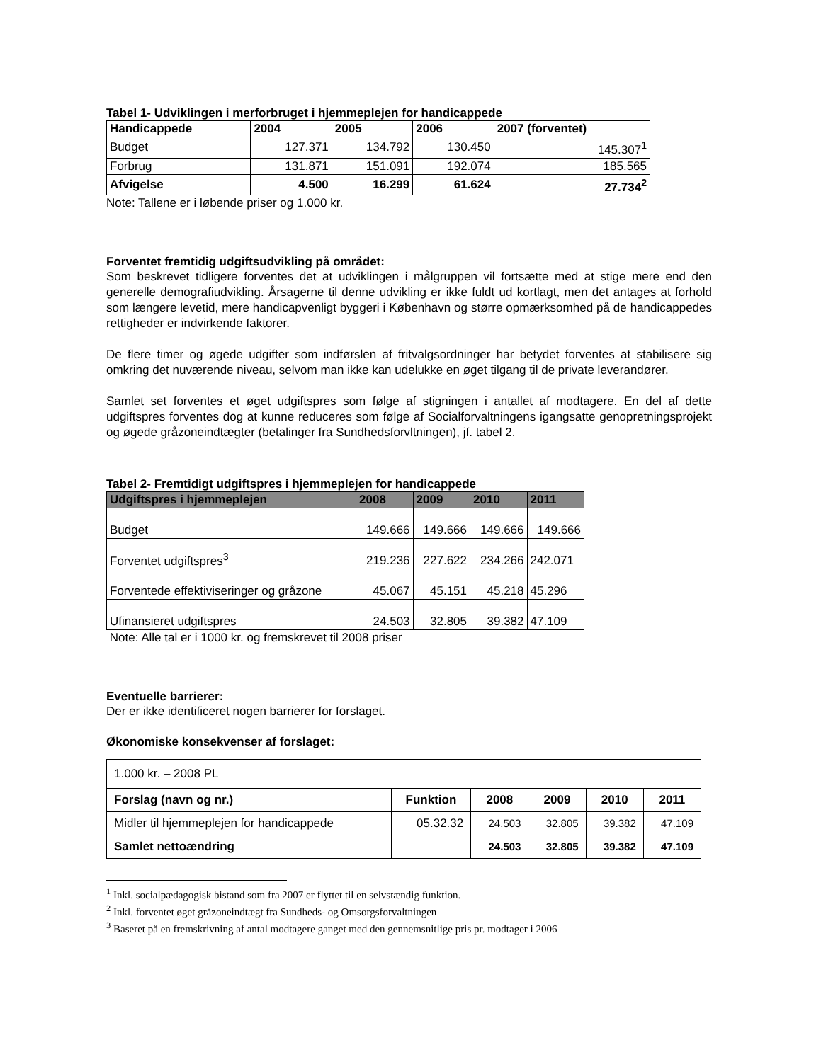Tabel 1- Udviklingen i merforbruget i hjemmeplejen for handicappede
| Handicappede | 2004 | 2005 | 2006 | 2007 (forventet) |
| --- | --- | --- | --- | --- |
| Budget | 127.371 | 134.792 | 130.450 | 145.307<sup>1</sup> |
| Forbrug | 131.871 | 151.091 | 192.074 | 185.565 |
| Afvigelse | 4.500 | 16.299 | 61.624 | 27.734<sup>2</sup> |
Note: Tallene er i løbende priser og 1.000 kr.
Forventet fremtidig udgiftsudvikling på området:
Som beskrevet tidligere forventes det at udviklingen i målgruppen vil fortsætte med at stige mere end den generelle demografiudvikling. Årsagerne til denne udvikling er ikke fuldt ud kortlagt, men det antages at forhold som længere levetid, mere handicapvenligt byggeri i København og større opmærksomhed på de handicappedes rettigheder er indvirkende faktorer.
De flere timer og øgede udgifter som indførslen af fritvalgsordninger har betydet forventes at stabilisere sig omkring det nuværende niveau, selvom man ikke kan udelukke en øget tilgang til de private leverandører.
Samlet set forventes et øget udgiftspres som følge af stigningen i antallet af modtagere. En del af dette udgiftspres forventes dog at kunne reduceres som følge af Socialforvaltningens igangsatte genopretningsprojekt og øgede gråzoneindtægter (betalinger fra Sundhedsforvltningen), jf. tabel 2.
Tabel 2- Fremtidigt udgiftspres i hjemmeplejen for handicappede
| Udgiftspres i hjemmeplejen | 2008 | 2009 | 2010 | 2011 |
| --- | --- | --- | --- | --- |
| Budget | 149.666 | 149.666 | 149.666 | 149.666 |
| Forventet udgiftspres<sup>3</sup> | 219.236 | 227.622 | 234.266 | 242.071 |
| Forventede effektiviseringer og gråzone | 45.067 | 45.151 | 45.218 | 45.296 |
| Ufinansieret udgiftspres | 24.503 | 32.805 | 39.382 | 47.109 |
Note: Alle tal er i 1000 kr. og fremskrevet til 2008 priser
Eventuelle barrierer:
Der er ikke identificeret nogen barrierer for forslaget.
Økonomiske konsekvenser af forslaget:
| 1.000 kr. – 2008 PL | | | | | |
| Forslag (navn og nr.) | Funktion | 2008 | 2009 | 2010 | 2011 |
| Midler til hjemmeplejen for handicappede | 05.32.32 | 24.503 | 32.805 | 39.382 | 47.109 |
| Samlet nettoændring | | 24.503 | 32.805 | 39.382 | 47.109 |
<sup>1</sup> Inkl. socialpædagogisk bistand som fra 2007 er flyttet til en selvstændig funktion.
<sup>2</sup> Inkl. forventet øget gråzoneindtægt fra Sundheds- og Omsorgsforvaltningen
<sup>3</sup> Baseret på en fremskrivning af antal modtagere ganget med den gennemsnitlige pris pr. modtager i 2006